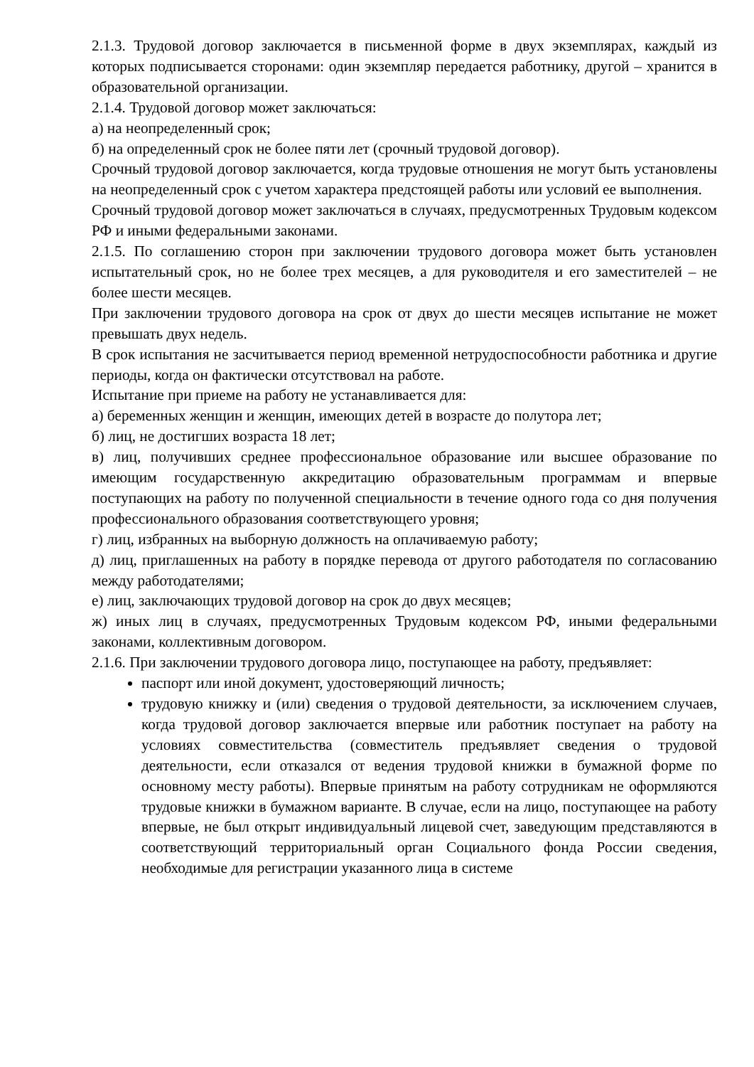2.1.3. Трудовой договор заключается в письменной форме в двух экземплярах, каждый из которых подписывается сторонами: один экземпляр передается работнику, другой – хранится в образовательной организации.
2.1.4. Трудовой договор может заключаться:
а) на неопределенный срок;
б) на определенный срок не более пяти лет (срочный трудовой договор).
Срочный трудовой договор заключается, когда трудовые отношения не могут быть установлены на неопределенный срок с учетом характера предстоящей работы или условий ее выполнения.
Срочный трудовой договор может заключаться в случаях, предусмотренных Трудовым кодексом РФ и иными федеральными законами.
2.1.5. По соглашению сторон при заключении трудового договора может быть установлен испытательный срок, но не более трех месяцев, а для руководителя и его заместителей – не более шести месяцев.
При заключении трудового договора на срок от двух до шести месяцев испытание не может превышать двух недель.
В срок испытания не засчитывается период временной нетрудоспособности работника и другие периоды, когда он фактически отсутствовал на работе.
Испытание при приеме на работу не устанавливается для:
а) беременных женщин и женщин, имеющих детей в возрасте до полутора лет;
б) лиц, не достигших возраста 18 лет;
в) лиц, получивших среднее профессиональное образование или высшее образование по имеющим государственную аккредитацию образовательным программам и впервые поступающих на работу по полученной специальности в течение одного года со дня получения профессионального образования соответствующего уровня;
г) лиц, избранных на выборную должность на оплачиваемую работу;
д) лиц, приглашенных на работу в порядке перевода от другого работодателя по согласованию между работодателями;
е) лиц, заключающих трудовой договор на срок до двух месяцев;
ж) иных лиц в случаях, предусмотренных Трудовым кодексом РФ, иными федеральными законами, коллективным договором.
2.1.6. При заключении трудового договора лицо, поступающее на работу, предъявляет:
паспорт или иной документ, удостоверяющий личность;
трудовую книжку и (или) сведения о трудовой деятельности, за исключением случаев, когда трудовой договор заключается впервые или работник поступает на работу на условиях совместительства (совместитель предъявляет сведения о трудовой деятельности, если отказался от ведения трудовой книжки в бумажной форме по основному месту работы). Впервые принятым на работу сотрудникам не оформляются трудовые книжки в бумажном варианте. В случае, если на лицо, поступающее на работу впервые, не был открыт индивидуальный лицевой счет, заведующим представляются в соответствующий территориальный орган Социального фонда России сведения, необходимые для регистрации указанного лица в системе